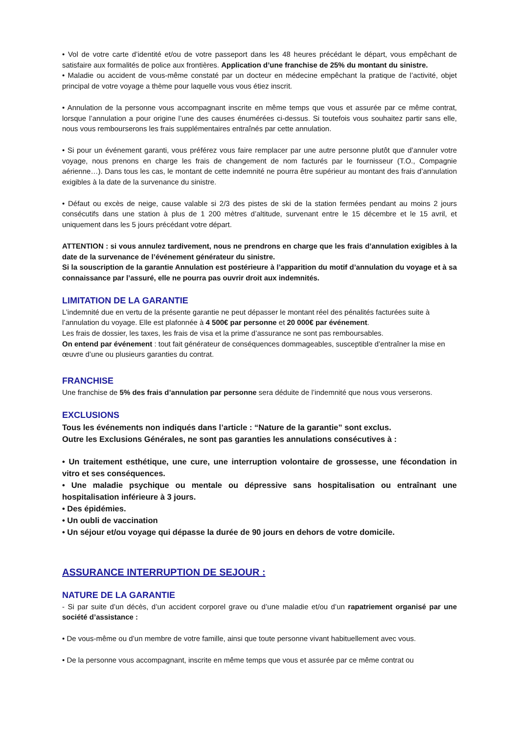• Vol de votre carte d’identité et/ou de votre passeport dans les 48 heures précédant le départ, vous empêchant de satisfaire aux formalités de police aux frontières. Application d’une franchise de 25% du montant du sinistre.
• Maladie ou accident de vous-même constaté par un docteur en médecine empêchant la pratique de l’activité, objet principal de votre voyage a thème pour laquelle vous vous étiez inscrit.
• Annulation de la personne vous accompagnant inscrite en même temps que vous et assurée par ce même contrat, lorsque l’annulation a pour origine l’une des causes énumérées ci-dessus. Si toutefois vous souhaitez partir sans elle, nous vous rembourserons les frais supplémentaires entraînés par cette annulation.
• Si pour un événement garanti, vous préférez vous faire remplacer par une autre personne plutôt que d’annuler votre voyage, nous prenons en charge les frais de changement de nom facturés par le fournisseur (T.O., Compagnie aérienne…). Dans tous les cas, le montant de cette indemnité ne pourra être supérieur au montant des frais d’annulation exigibles à la date de la survenance du sinistre.
• Défaut ou excès de neige, cause valable si 2/3 des pistes de ski de la station fermées pendant au moins 2 jours consécutifs dans une station à plus de 1 200 mètres d’altitude, survenant entre le 15 décembre et le 15 avril, et uniquement dans les 5 jours précédant votre départ.
ATTENTION : si vous annulez tardivement, nous ne prendrons en charge que les frais d’annulation exigibles à la date de la survenance de l’événement générateur du sinistre.
Si la souscription de la garantie Annulation est postérieure à l’apparition du motif d’annulation du voyage et à sa connaissance par l’assuré, elle ne pourra pas ouvrir droit aux indemnités.
LIMITATION DE LA GARANTIE
L’indemnité due en vertu de la présente garantie ne peut dépasser le montant réel des pénalités facturées suite à l’annulation du voyage. Elle est plafonnée à 4 500€ par personne et 20 000€ par événement.
Les frais de dossier, les taxes, les frais de visa et la prime d’assurance ne sont pas remboursables.
On entend par événement : tout fait générateur de conséquences dommageables, susceptible d’entraîner la mise en œuvre d’une ou plusieurs garanties du contrat.
FRANCHISE
Une franchise de 5% des frais d’annulation par personne sera déduite de l’indemnité que nous vous verserons.
EXCLUSIONS
Tous les événements non indiqués dans l’article : “Nature de la garantie” sont exclus.
Outre les Exclusions Générales, ne sont pas garanties les annulations consécutives à :
• Un traitement esthétique, une cure, une interruption volontaire de grossesse, une fécondation in vitro et ses conséquences.
• Une maladie psychique ou mentale ou dépressive sans hospitalisation ou entraînant une hospitalisation inférieure à 3 jours.
• Des épidémies.
• Un oubli de vaccination
• Un séjour et/ou voyage qui dépasse la durée de 90 jours en dehors de votre domicile.
ASSURANCE INTERRUPTION DE SEJOUR :
NATURE DE LA GARANTIE
- Si par suite d’un décès, d’un accident corporel grave ou d’une maladie et/ou d’un rapatriement organisé par une société d’assistance :
• De vous-même ou d’un membre de votre famille, ainsi que toute personne vivant habituellement avec vous.
• De la personne vous accompagnant, inscrite en même temps que vous et assurée par ce même contrat ou